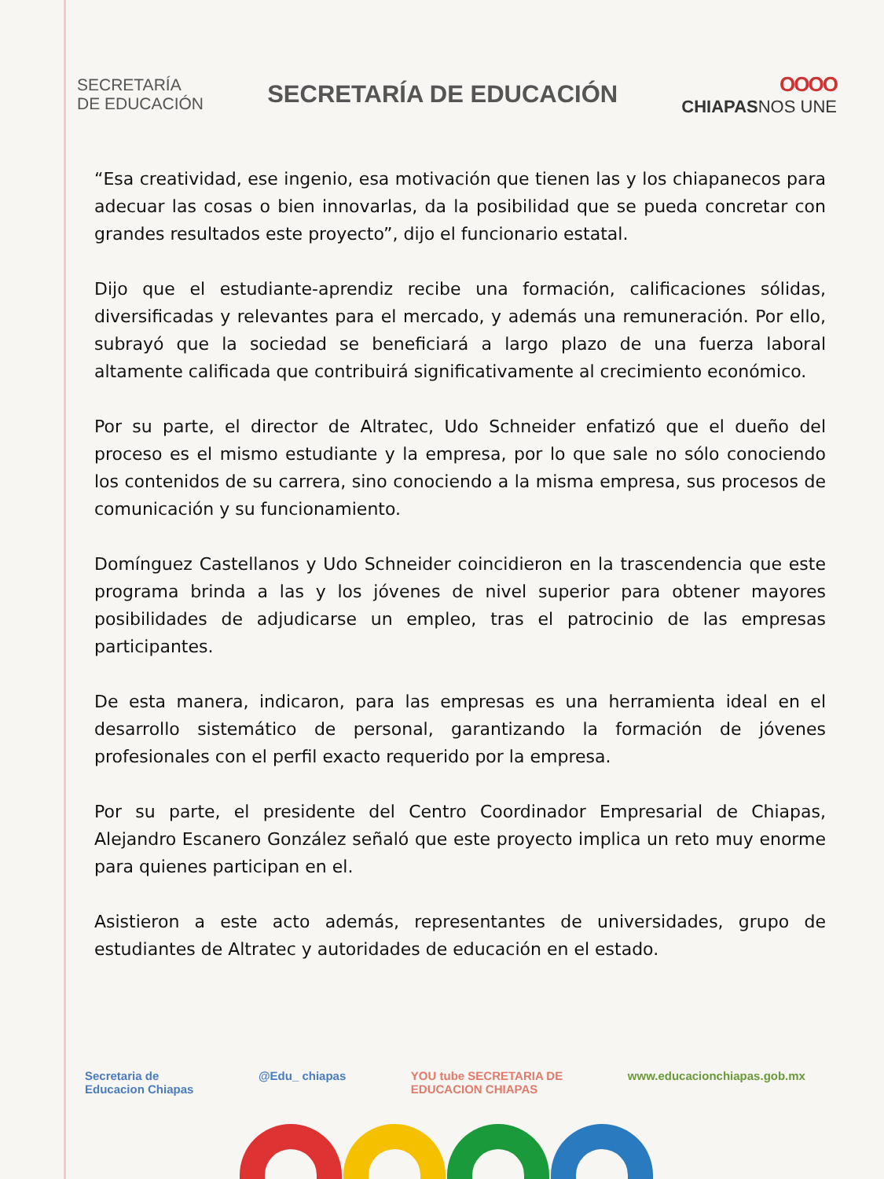SECRETARÍA
DE EDUCACIÓN
SECRETARÍA DE EDUCACIÓN
OOOO
CHIAPASNOS UNE
“Esa creatividad, ese ingenio, esa motivación que tienen las y los chiapanecos para adecuar las cosas o bien innovarlas, da la posibilidad que se pueda concretar con grandes resultados este proyecto”, dijo el funcionario estatal.
Dijo que el estudiante-aprendiz recibe una formación, calificaciones sólidas, diversificadas y relevantes para el mercado, y además una remuneración. Por ello, subrayó que la sociedad se beneficiará a largo plazo de una fuerza laboral altamente calificada que contribuirá significativamente al crecimiento económico.
Por su parte, el director de Altratec, Udo Schneider enfatizó que el dueño del proceso es el mismo estudiante y la empresa, por lo que sale no sólo conociendo los contenidos de su carrera, sino conociendo a la misma empresa, sus procesos de comunicación y su funcionamiento.
Domínguez Castellanos y Udo Schneider coincidieron en la trascendencia que este programa brinda a las y los jóvenes de nivel superior para obtener mayores posibilidades de adjudicarse un empleo, tras el patrocinio de las empresas participantes.
De esta manera, indicaron, para las empresas es una herramienta ideal en el desarrollo sistemático de personal, garantizando la formación de jóvenes profesionales con el perfil exacto requerido por la empresa.
Por su parte, el presidente del Centro Coordinador Empresarial de Chiapas, Alejandro Escanero González señaló que este proyecto implica un reto muy enorme para quienes participan en el.
Asistieron a este acto además, representantes de universidades, grupo de estudiantes de Altratec y autoridades de educación en el estado.
Secretaria de
Educacion Chiapas
@Edu_ chiapas YOU tube SECRETARIA DE
EDUCACION CHIAPAS
www.educacionchiapas.gob.mx